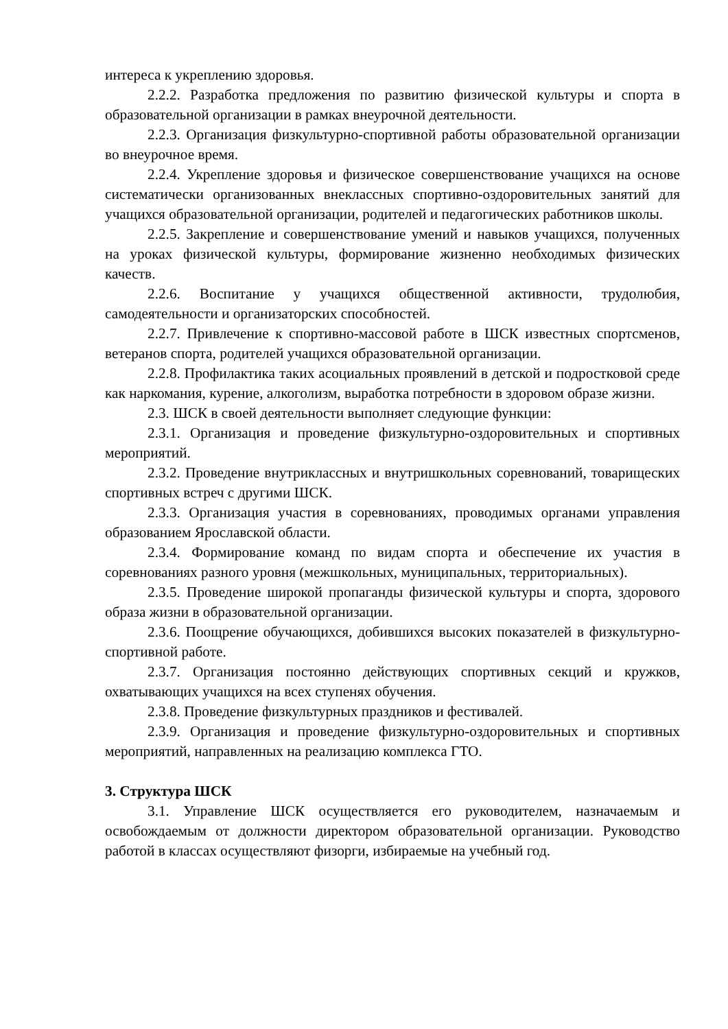интереса к укреплению здоровья.
2.2.2. Разработка предложения по развитию физической культуры и спорта в образовательной организации в рамках внеурочной деятельности.
2.2.3. Организация физкультурно-спортивной работы образовательной организации во внеурочное время.
2.2.4. Укрепление здоровья и физическое совершенствование учащихся на основе систематически организованных внеклассных спортивно-оздоровительных занятий для учащихся образовательной организации, родителей и педагогических работников школы.
2.2.5. Закрепление и совершенствование умений и навыков учащихся, полученных на уроках физической культуры, формирование жизненно необходимых физических качеств.
2.2.6. Воспитание у учащихся общественной активности, трудолюбия, самодеятельности и организаторских способностей.
2.2.7. Привлечение к спортивно-массовой работе в ШСК известных спортсменов, ветеранов спорта, родителей учащихся образовательной организации.
2.2.8. Профилактика таких асоциальных проявлений в детской и подростковой среде как наркомания, курение, алкоголизм, выработка потребности в здоровом образе жизни.
2.3. ШСК в своей деятельности выполняет следующие функции:
2.3.1. Организация и проведение физкультурно-оздоровительных и спортивных мероприятий.
2.3.2. Проведение внутриклассных и внутришкольных соревнований, товарищеских спортивных встреч с другими ШСК.
2.3.3. Организация участия в соревнованиях, проводимых органами управления образованием Ярославской области.
2.3.4. Формирование команд по видам спорта и обеспечение их участия в соревнованиях разного уровня (межшкольных, муниципальных, территориальных).
2.3.5. Проведение широкой пропаганды физической культуры и спорта, здорового образа жизни в образовательной организации.
2.3.6. Поощрение обучающихся, добившихся высоких показателей в физкультурно-спортивной работе.
2.3.7. Организация постоянно действующих спортивных секций и кружков, охватывающих учащихся на всех ступенях обучения.
2.3.8. Проведение физкультурных праздников и фестивалей.
2.3.9. Организация и проведение физкультурно-оздоровительных и спортивных мероприятий, направленных на реализацию комплекса ГТО.
3. Структура ШСК
3.1. Управление ШСК осуществляется его руководителем, назначаемым и освобождаемым от должности директором образовательной организации. Руководство работой в классах осуществляют физорги, избираемые на учебный год.